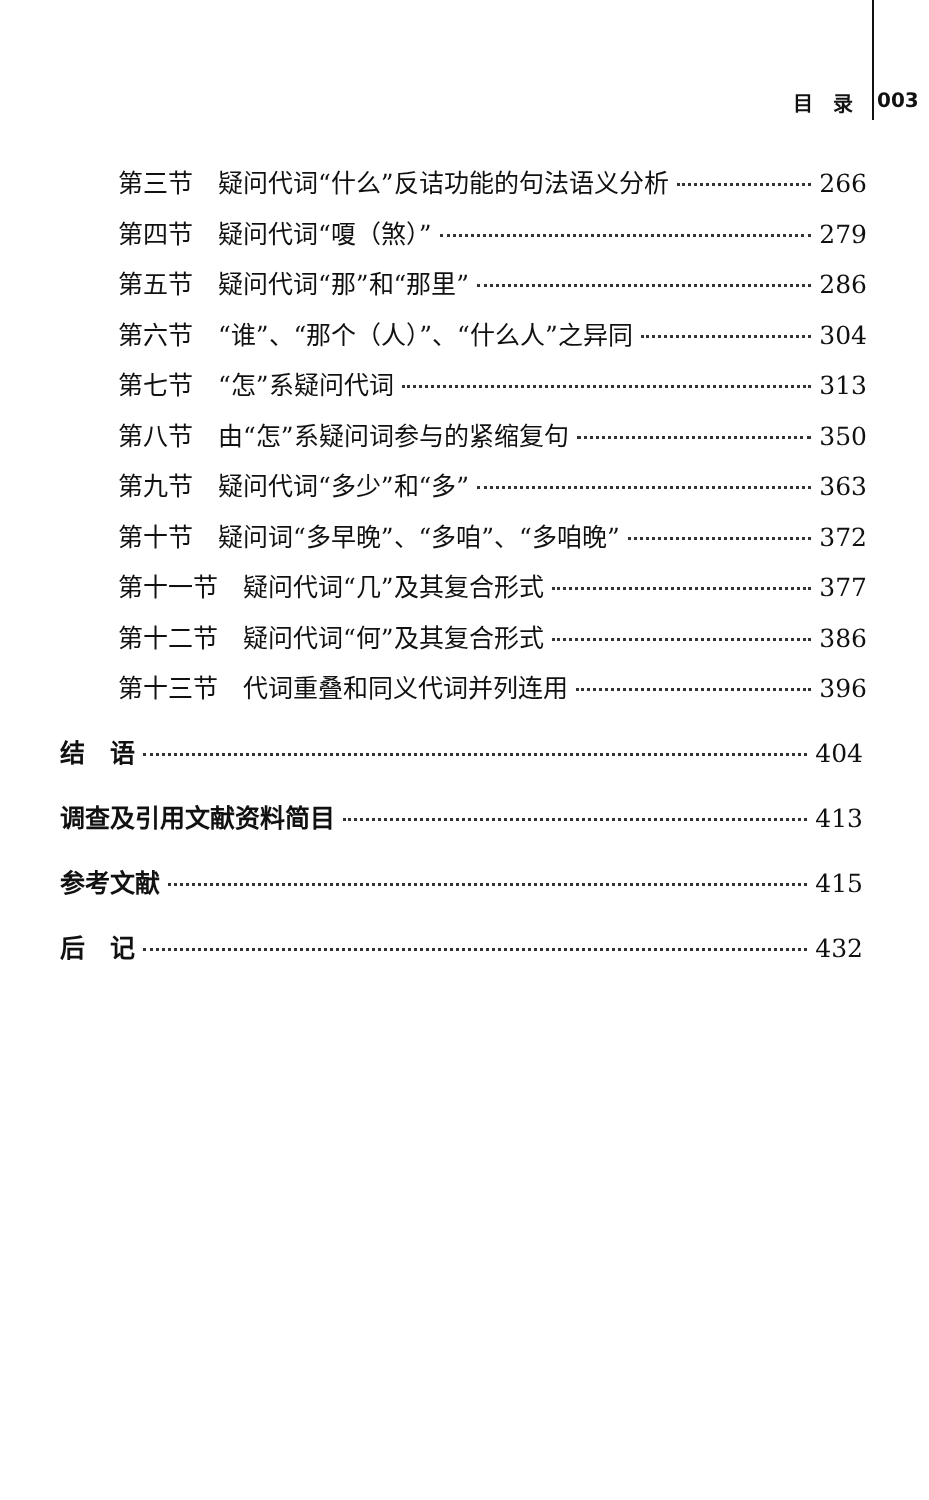目　录 003
第三节　疑问代词“什么”反诘功能的句法语义分析 266
第四节　疑问代词“嗄（煞）” 279
第五节　疑问代词“那”和“那里” 286
第六节　“谁”、“那个（人）”、“什么人”之异同 304
第七节　“怎”系疑问代词 313
第八节　由“怎”系疑问词参与的紧缩复句 350
第九节　疑问代词“多少”和“多” 363
第十节　疑问词“多早晚”、“多咱”、“多咱晚” 372
第十一节　疑问代词“几”及其复合形式 377
第十二节　疑问代词“何”及其复合形式 386
第十三节　代词重叠和同义代词并列连用 396
结　语 404
调查及引用文献资料简目 413
参考文献 415
后　记 432